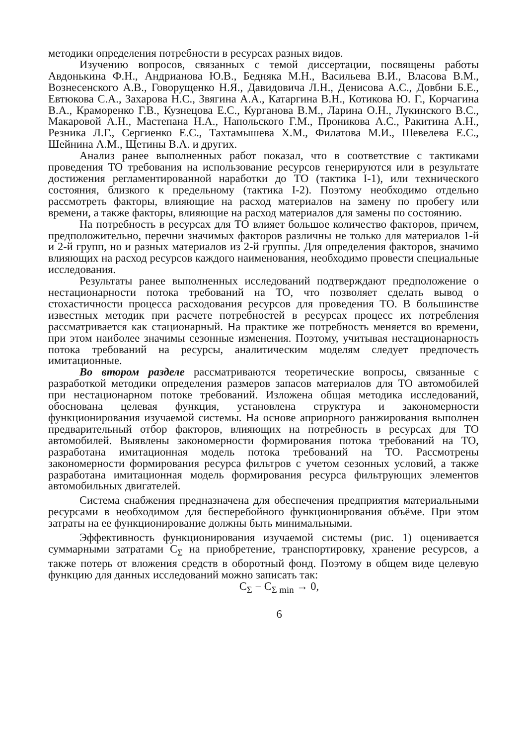методики определения потребности в ресурсах разных видов.
Изучению вопросов, связанных с темой диссертации, посвящены работы Авдонькина Ф.Н., Андрианова Ю.В., Бедняка М.Н., Васильева В.И., Власова В.М., Вознесенского А.В., Говорущенко Н.Я., Давидовича Л.Н., Денисова А.С., Довбни Б.Е., Евтюкова С.А., Захарова Н.С., Звягина А.А., Катаргина В.Н., Котикова Ю. Г., Корчагина В.А., Краморенко Г.В., Кузнецова Е.С., Курганова В.М., Ларина О.Н., Лукинского В.С., Макаровой А.Н., Мастепана Н.А., Напольского Г.М., Проникова А.С., Ракитина А.Н., Резника Л.Г., Сергиенко Е.С., Тахтамышева Х.М., Филатова М.И., Шевелева Е.С., Шейнина А.М., Щетины В.А. и других.
Анализ ранее выполненных работ показал, что в соответствие с тактиками проведения ТО требования на использование ресурсов генерируются или в результате достижения регламентированной наработки до ТО (тактика I-1), или технического состояния, близкого к предельному (тактика I-2). Поэтому необходимо отдельно рассмотреть факторы, влияющие на расход материалов на замену по пробегу или времени, а также факторы, влияющие на расход материалов для замены по состоянию.
На потребность в ресурсах для ТО влияет большое количество факторов, причем, предположительно, перечни значимых факторов различны не только для материалов 1-й и 2-й групп, но и разных материалов из 2-й группы. Для определения факторов, значимо влияющих на расход ресурсов каждого наименования, необходимо провести специальные исследования.
Результаты ранее выполненных исследований подтверждают предположение о нестационарности потока требований на ТО, что позволяет сделать вывод о стохастичности процесса расходования ресурсов для проведения ТО. В большинстве известных методик при расчете потребностей в ресурсах процесс их потребления рассматривается как стационарный. На практике же потребность меняется во времени, при этом наиболее значимы сезонные изменения. Поэтому, учитывая нестационарность потока требований на ресурсы, аналитическим моделям следует предпочесть имитационные.
Во втором разделе рассматриваются теоретические вопросы, связанные с разработкой методики определения размеров запасов материалов для ТО автомобилей при нестационарном потоке требований. Изложена общая методика исследований, обоснована целевая функция, установлена структура и закономерности функционирования изучаемой системы. На основе априорного ранжирования выполнен предварительный отбор факторов, влияющих на потребность в ресурсах для ТО автомобилей. Выявлены закономерности формирования потока требований на ТО, разработана имитационная модель потока требований на ТО. Рассмотрены закономерности формирования ресурса фильтров с учетом сезонных условий, а также разработана имитационная модель формирования ресурса фильтрующих элементов автомобильных двигателей.
Система снабжения предназначена для обеспечения предприятия материальными ресурсами в необходимом для бесперебойного функционирования объёме. При этом затраты на ее функционирование должны быть минимальными.
Эффективность функционирования изучаемой системы (рис. 1) оценивается суммарными затратами С<sub>Σ</sub> на приобретение, транспортировку, хранение ресурсов, а также потерь от вложения средств в оборотный фонд. Поэтому в общем виде целевую функцию для данных исследований можно записать так:
С<sub>Σ</sub> − С<sub>Σ min</sub> → 0,
6